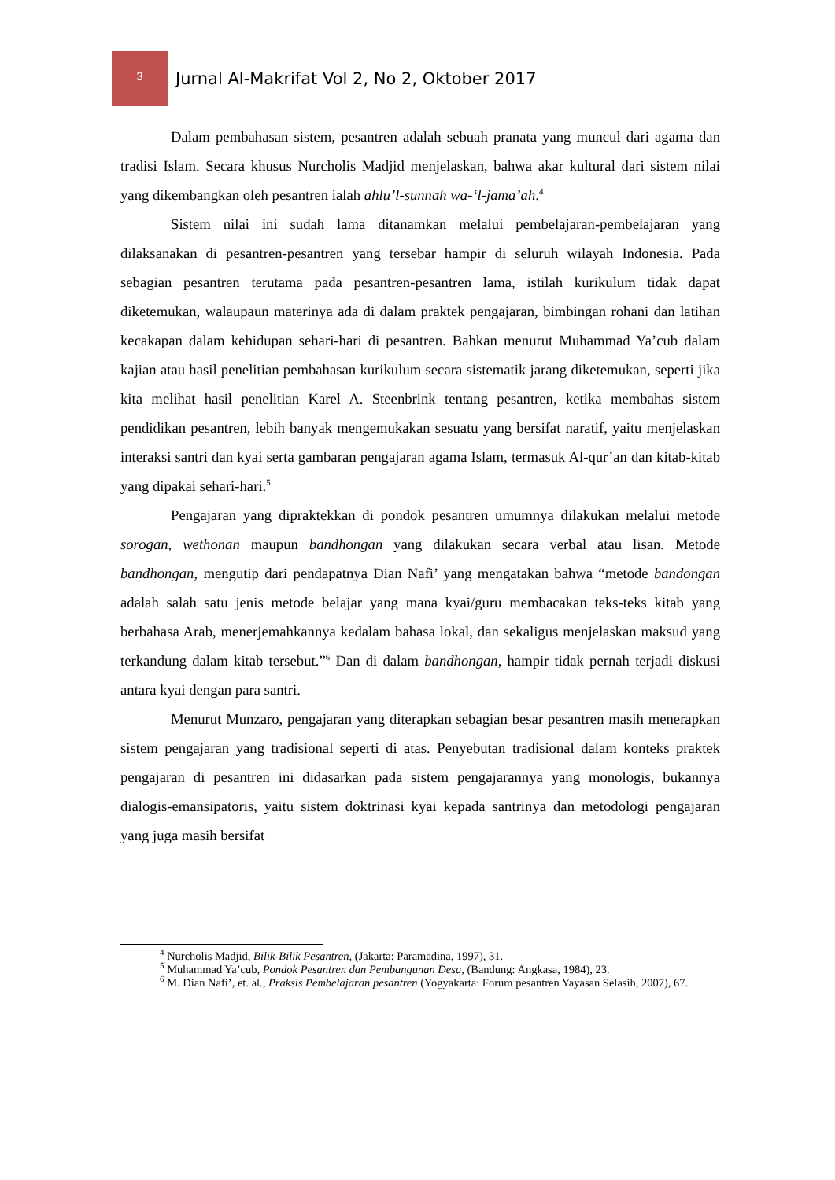3
Jurnal Al-Makrifat Vol 2, No 2, Oktober 2017
Dalam pembahasan sistem, pesantren adalah sebuah pranata yang muncul dari agama dan tradisi Islam. Secara khusus Nurcholis Madjid menjelaskan, bahwa akar kultural dari sistem nilai yang dikembangkan oleh pesantren ialah ahlu’l-sunnah wa-‘l-jama’ah.<sup>4</sup>
Sistem nilai ini sudah lama ditanamkan melalui pembelajaran-pembelajaran yang dilaksanakan di pesantren-pesantren yang tersebar hampir di seluruh wilayah Indonesia. Pada sebagian pesantren terutama pada pesantren-pesantren lama, istilah kurikulum tidak dapat diketemukan, walaupaun materinya ada di dalam praktek pengajaran, bimbingan rohani dan latihan kecakapan dalam kehidupan sehari-hari di pesantren. Bahkan menurut Muhammad Ya’cub dalam kajian atau hasil penelitian pembahasan kurikulum secara sistematik jarang diketemukan, seperti jika kita melihat hasil penelitian Karel A. Steenbrink tentang pesantren, ketika membahas sistem pendidikan pesantren, lebih banyak mengemukakan sesuatu yang bersifat naratif, yaitu menjelaskan interaksi santri dan kyai serta gambaran pengajaran agama Islam, termasuk Al-qur’an dan kitab-kitab yang dipakai sehari-hari.<sup>5</sup>
Pengajaran yang dipraktekkan di pondok pesantren umumnya dilakukan melalui metode sorogan, wethonan maupun bandhongan yang dilakukan secara verbal atau lisan. Metode bandhongan, mengutip dari pendapatnya Dian Nafi’ yang mengatakan bahwa “metode bandongan adalah salah satu jenis metode belajar yang mana kyai/guru membacakan teks-teks kitab yang berbahasa Arab, menerjemahkannya kedalam bahasa lokal, dan sekaligus menjelaskan maksud yang terkandung dalam kitab tersebut.”<sup>6</sup> Dan di dalam bandhongan, hampir tidak pernah terjadi diskusi antara kyai dengan para santri.
Menurut Munzaro, pengajaran yang diterapkan sebagian besar pesantren masih menerapkan sistem pengajaran yang tradisional seperti di atas. Penyebutan tradisional dalam konteks praktek pengajaran di pesantren ini didasarkan pada sistem pengajarannya yang monologis, bukannya dialogis-emansipatoris, yaitu sistem doktrinasi kyai kepada santrinya dan metodologi pengajaran yang juga masih bersifat
<sup>4</sup> Nurcholis Madjid, Bilik-Bilik Pesantren, (Jakarta: Paramadina, 1997), 31.
<sup>5</sup> Muhammad Ya’cub, Pondok Pesantren dan Pembangunan Desa, (Bandung: Angkasa, 1984), 23.
<sup>6</sup> M. Dian Nafi’, et. al., Praksis Pembelajaran pesantren (Yogyakarta: Forum pesantren Yayasan Selasih, 2007), 67.